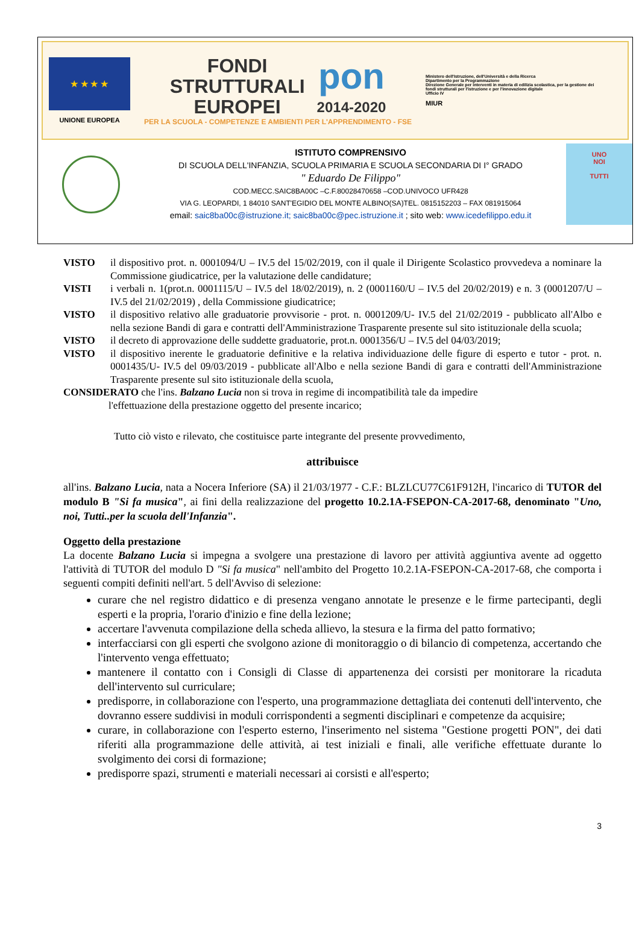★ ★ ★ ★
UNIONE EUROPEA
FONDI
STRUTTURALI
EUROPEI
pon
2014-2020
PER LA SCUOLA - COMPETENZE E AMBIENTI PER L'APPRENDIMENTO - FSE
Ministero dell'Istruzione, dell'Università e della Ricerca
Dipartimento per la Programmazione
Direzione Generale per interventi in materia di edilizia scolastica, per la gestione dei fondi strutturali per l'istruzione e per l'innovazione digitale
Ufficio IV
MIUR
ISTITUTO COMPRENSIVO
DI SCUOLA DELL'INFANZIA, SCUOLA PRIMARIA E SCUOLA SECONDARIA DI I° GRADO
" Eduardo De Filippo"
COD.MECC.SAIC8BA00C –C.F.80028470658 –COD.UNIVOCO UFR428
VIA G. LEOPARDI, 1 84010 SANT'EGIDIO DEL MONTE ALBINO(SA)TEL. 0815152203 – FAX 081915064
email: saic8ba00c@istruzione.it; saic8ba00c@pec.istruzione.it ; sito web: www.icedefilippo.edu.it
UNO
NOI
TUTTI
VISTO il dispositivo prot. n. 0001094/U – IV.5 del 15/02/2019, con il quale il Dirigente Scolastico provvedeva a nominare la Commissione giudicatrice, per la valutazione delle candidature;
VISTI i verbali n. 1(prot.n. 0001115/U – IV.5 del 18/02/2019), n. 2 (0001160/U – IV.5 del 20/02/2019) e n. 3 (0001207/U – IV.5 del 21/02/2019) , della Commissione giudicatrice;
VISTO il dispositivo relativo alle graduatorie provvisorie - prot. n. 0001209/U- IV.5 del 21/02/2019 - pubblicato all'Albo e nella sezione Bandi di gara e contratti dell'Amministrazione Trasparente presente sul sito istituzionale della scuola;
VISTO il decreto di approvazione delle suddette graduatorie, prot.n. 0001356/U – IV.5 del 04/03/2019;
VISTO il dispositivo inerente le graduatorie definitive e la relativa individuazione delle figure di esperto e tutor - prot. n. 0001435/U- IV.5 del 09/03/2019 - pubblicate all'Albo e nella sezione Bandi di gara e contratti dell'Amministrazione Trasparente presente sul sito istituzionale della scuola,
CONSIDERATO che l'ins. Balzano Lucia non si trova in regime di incompatibilità tale da impedire
l'effettuazione della prestazione oggetto del presente incarico;
Tutto ciò visto e rilevato, che costituisce parte integrante del presente provvedimento,
attribuisce
all'ins. Balzano Lucia, nata a Nocera Inferiore (SA) il 21/03/1977 - C.F.: BLZLCU77C61F912H, l'incarico di TUTOR del modulo B "Si fa musica", ai fini della realizzazione del progetto 10.2.1A-FSEPON-CA-2017-68, denominato "Uno, noi, Tutti..per la scuola dell'Infanzia".
Oggetto della prestazione
La docente Balzano Lucia si impegna a svolgere una prestazione di lavoro per attività aggiuntiva avente ad oggetto l'attività di TUTOR del modulo D "Si fa musica" nell'ambito del Progetto 10.2.1A-FSEPON-CA-2017-68, che comporta i seguenti compiti definiti nell'art. 5 dell'Avviso di selezione:
curare che nel registro didattico e di presenza vengano annotate le presenze e le firme partecipanti, degli esperti e la propria, l'orario d'inizio e fine della lezione;
accertare l'avvenuta compilazione della scheda allievo, la stesura e la firma del patto formativo;
interfacciarsi con gli esperti che svolgono azione di monitoraggio o di bilancio di competenza, accertando che l'intervento venga effettuato;
mantenere il contatto con i Consigli di Classe di appartenenza dei corsisti per monitorare la ricaduta dell'intervento sul curriculare;
predisporre, in collaborazione con l'esperto, una programmazione dettagliata dei contenuti dell'intervento, che dovranno essere suddivisi in moduli corrispondenti a segmenti disciplinari e competenze da acquisire;
curare, in collaborazione con l'esperto esterno, l'inserimento nel sistema "Gestione progetti PON", dei dati riferiti alla programmazione delle attività, ai test iniziali e finali, alle verifiche effettuate durante lo svolgimento dei corsi di formazione;
predisporre spazi, strumenti e materiali necessari ai corsisti e all'esperto;
3